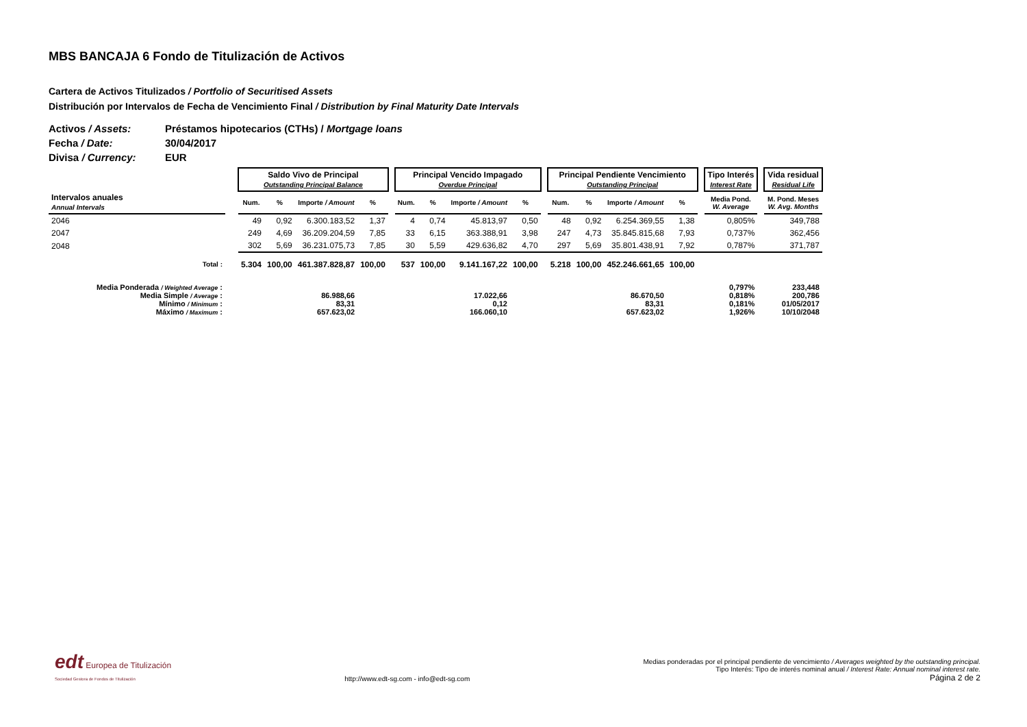MBS BANCAJA 6 Fondo de Titulización de Activos
Cartera de Activos Titulizados / Portfolio of Securitised Assets
Distribución por Intervalos de Fecha de Vencimiento Final / Distribution by Final Maturity Date Intervals
Activos / Assets: Préstamos hipotecarios (CTHs) / Mortgage loans
Fecha / Date: 30/04/2017
Divisa / Currency: EUR
| | | Saldo Vivo de Principal Outstanding Principal Balance | | | | | Principal Vencido Impagado Overdue Principal | | | | | Principal Pendiente Vencimiento Outstanding Principal | | | | | Tipo Interés Interest Rate | | Vida residual Residual Life |
| --- | --- | --- | --- | --- | --- | --- | --- | --- | --- | --- | --- | --- | --- | --- | --- | --- | --- | --- | --- |
| Intervalos anuales Annual Intervals | | Num. | % | Importe / Amount | % | | Num. | % | Importe / Amount | % | | Num. | % | Importe / Amount | % | | Media Pond. W. Average | | M. Pond. Meses W. Avg. Months |
| 2046 | | 49 | 0,92 | 6.300.183,52 | 1,37 | | 4 | 0,74 | 45.813,97 | 0,50 | | 48 | 0,92 | 6.254.369,55 | 1,38 | | 0,805% | | 349,788 |
| 2047 | | 249 | 4,69 | 36.209.204,59 | 7,85 | | 33 | 6,15 | 363.388,91 | 3,98 | | 247 | 4,73 | 35.845.815,68 | 7,93 | | 0,737% | | 362,456 |
| 2048 | | 302 | 5,69 | 36.231.075,73 | 7,85 | | 30 | 5,59 | 429.636,82 | 4,70 | | 297 | 5,69 | 35.801.438,91 | 7,92 | | 0,787% | | 371,787 |
| Total : | | 5.304 | 100,00 | 461.387.828,87 | 100,00 | | 537 | 100,00 | 9.141.167,22 | 100,00 | | 5.218 | 100,00 | 452.246.661,65 | 100,00 | | | | |
| Media Ponderada / Weighted Average : | | | | | | | | | | | | | | | | | 0,797% | | 233,448 |
| Media Simple / Average : | | | | 86.988,66 | | | | | 17.022,66 | | | | | 86.670,50 | | | 0,818% | | 200,786 |
| Mínimo / Minimum : | | | | 83,31 | | | | | 0,12 | | | | | 83,31 | | | 0,181% | | 01/05/2017 |
| Máximo / Maximum : | | | | 657.623,02 | | | | | 166.060,10 | | | | | 657.623,02 | | | 1,926% | | 10/10/2048 |
edt Europea de Titulización
Sociedad Gestora de Fondos de Titulización
http://www.edt-sg.com - info@edt-sg.com
Medias ponderadas por el principal pendiente de vencimiento / Averages weighted by the outstanding principal.
Tipo Interés: Tipo de interés nominal anual / Interest Rate: Annual nominal interest rate.
Página 2 de 2